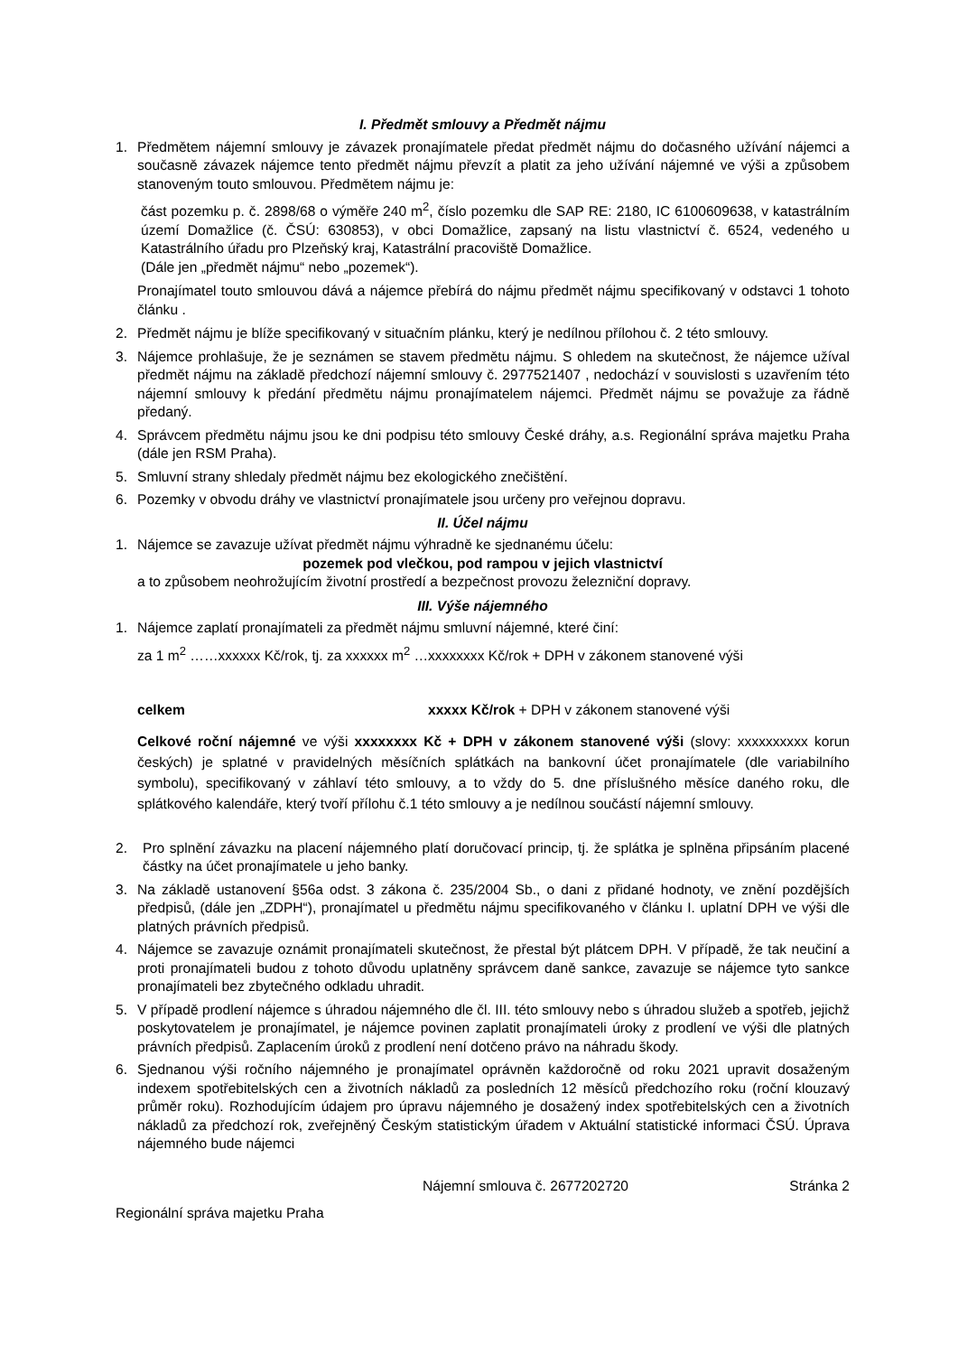I. Předmět smlouvy a Předmět nájmu
1. Předmětem nájemní smlouvy je závazek pronajímatele předat předmět nájmu do dočasného užívání nájemci a současně závazek nájemce tento předmět nájmu převzít a platit za jeho užívání nájemné ve výši a způsobem stanoveným touto smlouvou. Předmětem nájmu je:
část pozemku p. č. 2898/68 o výměře 240 m<sup>2</sup>, číslo pozemku dle SAP RE: 2180, IC 6100609638, v katastrálním území Domažlice (č. ČSÚ: 630853), v obci Domažlice, zapsaný na listu vlastnictví č. 6524, vedeného u Katastrálního úřadu pro Plzeňský kraj, Katastrální pracoviště Domažlice.
(Dále jen „předmět nájmu“ nebo „pozemek“).
Pronajímatel touto smlouvou dává a nájemce přebírá do nájmu předmět nájmu specifikovaný v odstavci 1 tohoto článku .
2. Předmět nájmu je blíže specifikovaný v situačním plánku, který je nedílnou přílohou č. 2 této smlouvy.
3. Nájemce prohlašuje, že je seznámen se stavem předmětu nájmu. S ohledem na skutečnost, že nájemce užíval předmět nájmu na základě předchozí nájemní smlouvy č. 2977521407 , nedochází v souvislosti s uzavřením této nájemní smlouvy k předání předmětu nájmu pronajímatelem nájemci. Předmět nájmu se považuje za řádně předaný.
4. Správcem předmětu nájmu jsou ke dni podpisu této smlouvy České dráhy, a.s. Regionální správa majetku Praha (dále jen RSM Praha).
5. Smluvní strany shledaly předmět nájmu bez ekologického znečištění.
6. Pozemky v obvodu dráhy ve vlastnictví pronajímatele jsou určeny pro veřejnou dopravu.
II. Účel nájmu
1. Nájemce se zavazuje užívat předmět nájmu výhradně ke sjednanému účelu:
pozemek pod vlečkou, pod rampou v jejich vlastnictví
a to způsobem neohrožujícím životní prostředí a bezpečnost provozu železniční dopravy.
III. Výše nájemného
1. Nájemce zaplatí pronajímateli za předmět nájmu smluvní nájemné, které činí:
za 1 m<sup>2</sup> ……xxxxxx Kč/rok, tj. za xxxxxx m<sup>2</sup> …xxxxxxxx Kč/rok + DPH v zákonem stanovené výši
celkem xxxxx Kč/rok + DPH v zákonem stanovené výši
Celkové roční nájemné ve výši xxxxxxxx Kč + DPH v zákonem stanovené výši (slovy: xxxxxxxxxx korun českých) je splatné v pravidelných měsíčních splátkách na bankovní účet pronajímatele (dle variabilního symbolu), specifikovaný v záhlaví této smlouvy, a to vždy do 5. dne příslušného měsíce daného roku, dle splátkového kalendáře, který tvoří přílohu č.1 této smlouvy a je nedílnou součástí nájemní smlouvy.
2. Pro splnění závazku na placení nájemného platí doručovací princip, tj. že splátka je splněna připsáním placené částky na účet pronajímatele u jeho banky.
3. Na základě ustanovení §56a odst. 3 zákona č. 235/2004 Sb., o dani z přidané hodnoty, ve znění pozdějších předpisů, (dále jen „ZDPH“), pronajímatel u předmětu nájmu specifikovaného v článku I. uplatní DPH ve výši dle platných právních předpisů.
4. Nájemce se zavazuje oznámit pronajímateli skutečnost, že přestal být plátcem DPH. V případě, že tak neučiní a proti pronajímateli budou z tohoto důvodu uplatněny správcem daně sankce, zavazuje se nájemce tyto sankce pronajímateli bez zbytečného odkladu uhradit.
5. V případě prodlení nájemce s úhradou nájemného dle čl. III. této smlouvy nebo s úhradou služeb a spotřeb, jejichž poskytovatelem je pronajímatel, je nájemce povinen zaplatit pronajímateli úroky z prodlení ve výši dle platných právních předpisů. Zaplacením úroků z prodlení není dotčeno právo na náhradu škody.
6. Sjednanou výši ročního nájemného je pronajímatel oprávněn každoročně od roku 2021 upravit dosaženým indexem spotřebitelských cen a životních nákladů za posledních 12 měsíců předchozího roku (roční klouzavý průměr roku). Rozhodujícím údajem pro úpravu nájemného je dosažený index spotřebitelských cen a životních nákladů za předchozí rok, zveřejněný Českým statistickým úřadem v Aktuální statistické informaci ČSÚ. Úprava nájemného bude nájemci
Nájemní smlouva č. 2677202720 Stránka 2
Regionální správa majetku Praha